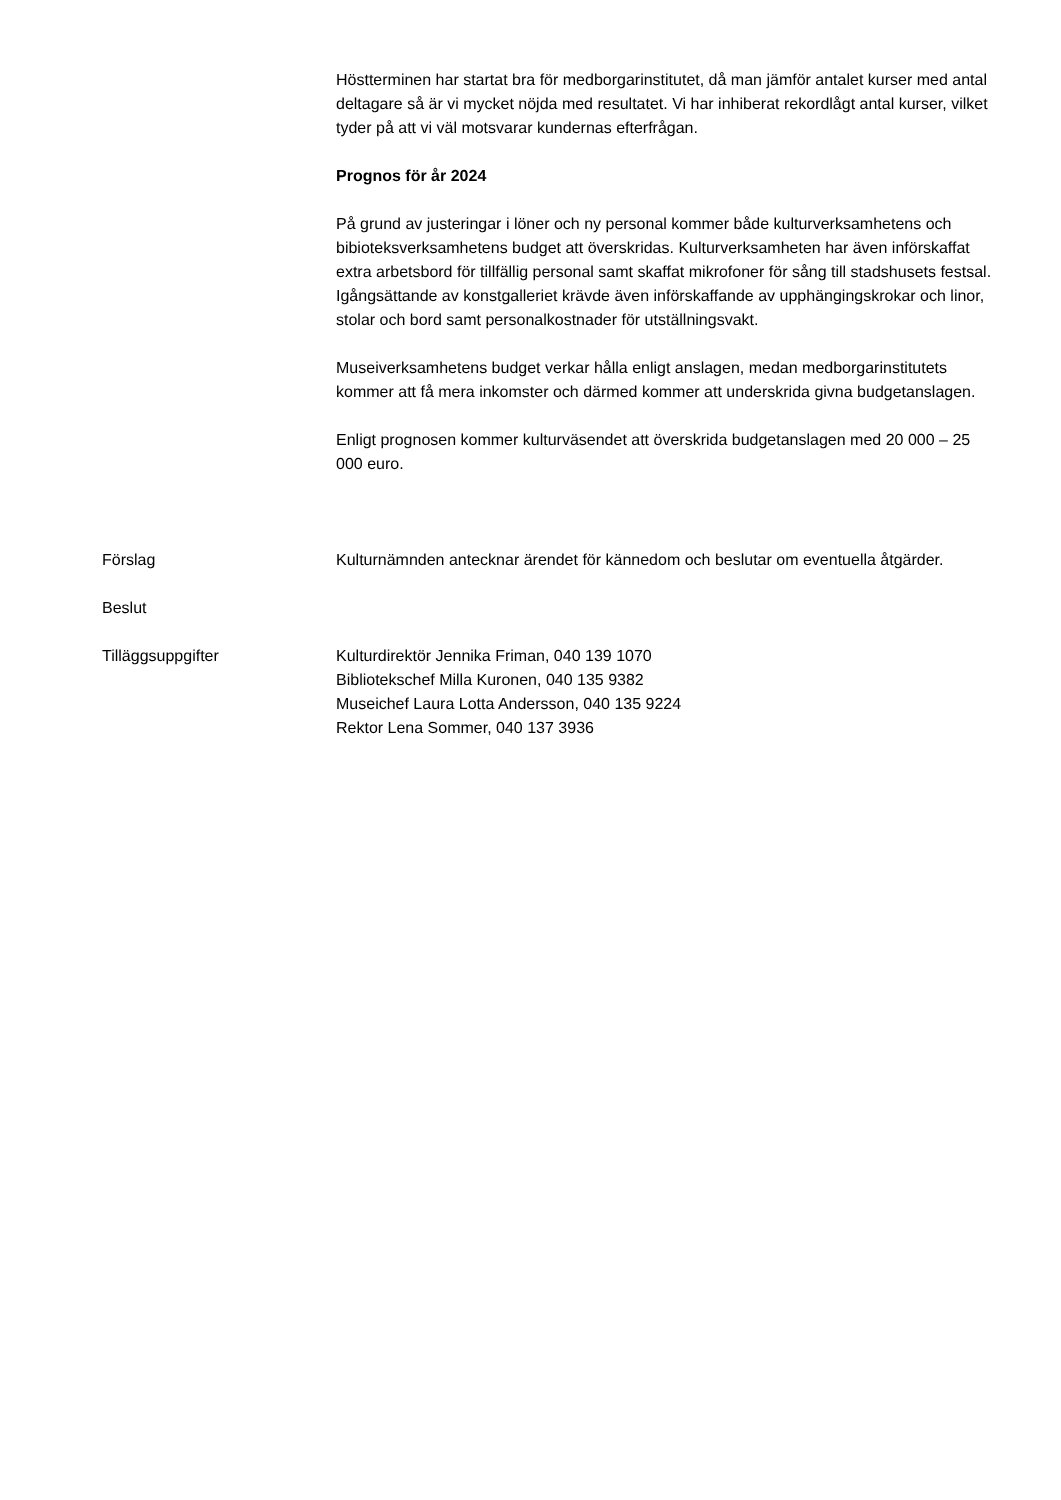Höstterminen har startat bra för medborgarinstitutet, då man jämför antalet kurser med antal deltagare så är vi mycket nöjda med resultatet. Vi har inhiberat rekordlågt antal kurser, vilket tyder på att vi väl motsvarar kundernas efterfrågan.
Prognos för år 2024
På grund av justeringar i löner och ny personal kommer både kulturverksamhetens och bibioteksverksamhetens budget att överskridas. Kulturverksamheten har även införskaffat extra arbetsbord för tillfällig personal samt skaffat mikrofoner för sång till stadshusets festsal. Igångsättande av konstgalleriet krävde även införskaffande av upphängingskrokar och linor, stolar och bord samt personalkostnader för utställningsvakt.
Museiverksamhetens budget verkar hålla enligt anslagen, medan medborgarinstitutets kommer att få mera inkomster och därmed kommer att underskrida givna budgetanslagen.
Enligt prognosen kommer kulturväsendet att överskrida budgetanslagen med 20 000 – 25 000 euro.
Förslag Kulturnämnden antecknar ärendet för kännedom och beslutar om eventuella åtgärder.
Beslut
Tilläggsuppgifter Kulturdirektör Jennika Friman, 040 139 1070
Bibliotekschef Milla Kuronen, 040 135 9382
Museichef Laura Lotta Andersson, 040 135 9224
Rektor Lena Sommer, 040 137 3936